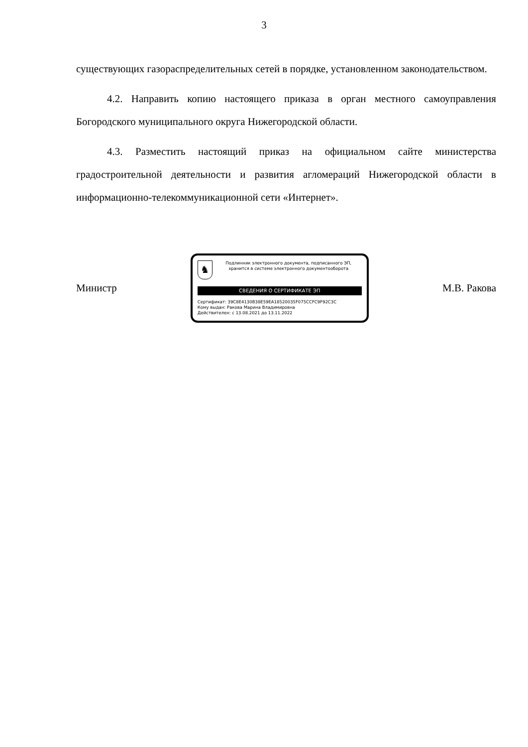3
существующих газораспределительных сетей в порядке, установленном законодательством.
4.2. Направить копию настоящего приказа в орган местного самоуправления Богородского муниципального округа Нижегородской области.
4.3. Разместить настоящий приказ на официальном сайте министерства градостроительной деятельности и развития агломераций Нижегородской области в информационно-телекоммуникационной сети «Интернет».
Министр
♞
Подлинник электронного документа, подписанного ЭП,
хранится в системе электронного документооборота
СВЕДЕНИЯ О СЕРТИФИКАТЕ ЭП
Сертификат: 39C8E4130B38E59EA18520035F075CCFC9F92C3C
Кому выдан: Ракова Марина Владимировна
Действителен: с 13.08.2021 до 13.11.2022
М.В. Ракова